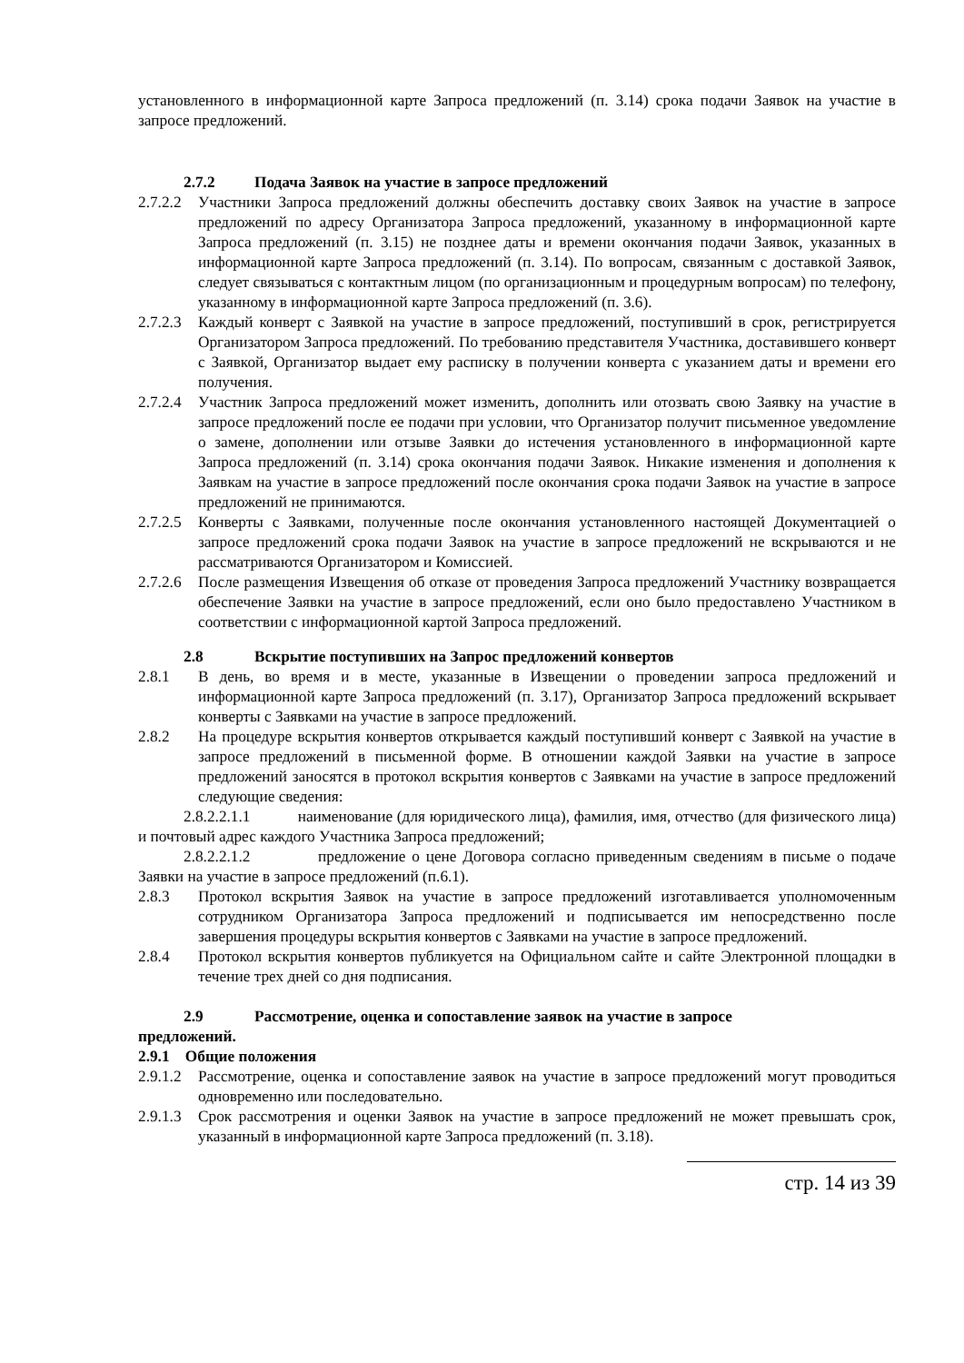установленного в информационной карте Запроса предложений (п. 3.14) срока подачи Заявок на участие в запросе предложений.
2.7.2 Подача Заявок на участие в запросе предложений
2.7.2.2
Участники Запроса предложений должны обеспечить доставку своих Заявок на участие в запросе предложений по адресу Организатора Запроса предложений, указанному в информационной карте Запроса предложений (п. 3.15) не позднее даты и времени окончания подачи Заявок, указанных в информационной карте Запроса предложений (п. 3.14). По вопросам, связанным с доставкой Заявок, следует связываться с контактным лицом (по организационным и процедурным вопросам) по телефону, указанному в информационной карте Запроса предложений (п. 3.6).
2.7.2.3
Каждый конверт с Заявкой на участие в запросе предложений, поступивший в срок, регистрируется Организатором Запроса предложений. По требованию представителя Участника, доставившего конверт с Заявкой, Организатор выдает ему расписку в получении конверта с указанием даты и времени его получения.
2.7.2.4
Участник Запроса предложений может изменить, дополнить или отозвать свою Заявку на участие в запросе предложений после ее подачи при условии, что Организатор получит письменное уведомление о замене, дополнении или отзыве Заявки до истечения установленного в информационной карте Запроса предложений (п. 3.14) срока окончания подачи Заявок. Никакие изменения и дополнения к Заявкам на участие в запросе предложений после окончания срока подачи Заявок на участие в запросе предложений не принимаются.
2.7.2.5
Конверты с Заявками, полученные после окончания установленного настоящей Документацией о запросе предложений срока подачи Заявок на участие в запросе предложений не вскрываются и не рассматриваются Организатором и Комиссией.
2.7.2.6
После размещения Извещения об отказе от проведения Запроса предложений Участнику возвращается обеспечение Заявки на участие в запросе предложений, если оно было предоставлено Участником в соответствии с информационной картой Запроса предложений.
2.8 Вскрытие поступивших на Запрос предложений конвертов
2.8.1 В день, во время и в месте, указанные в Извещении о проведении запроса предложений и информационной карте Запроса предложений (п. 3.17), Организатор Запроса предложений вскрывает конверты с Заявками на участие в запросе предложений.
2.8.2 На процедуре вскрытия конвертов открывается каждый поступивший конверт с Заявкой на участие в запросе предложений в письменной форме. В отношении каждой Заявки на участие в запросе предложений заносятся в протокол вскрытия конвертов с Заявками на участие в запросе предложений следующие сведения:
2.8.2.2.1.1 наименование (для юридического лица), фамилия, имя, отчество (для физического лица) и почтовый адрес каждого Участника Запроса предложений;
2.8.2.2.1.2 предложение о цене Договора согласно приведенным сведениям в письме о подаче Заявки на участие в запросе предложений (п.6.1).
2.8.3 Протокол вскрытия Заявок на участие в запросе предложений изготавливается уполномоченным сотрудником Организатора Запроса предложений и подписывается им непосредственно после завершения процедуры вскрытия конвертов с Заявками на участие в запросе предложений.
2.8.4 Протокол вскрытия конвертов публикуется на Официальном сайте и сайте Электронной площадки в течение трех дней со дня подписания.
2.9 Рассмотрение, оценка и сопоставление заявок на участие в запросе
предложений.
2.9.1 Общие положения
2.9.1.2
Рассмотрение, оценка и сопоставление заявок на участие в запросе предложений могут проводиться одновременно или последовательно.
2.9.1.3
Срок рассмотрения и оценки Заявок на участие в запросе предложений не может превышать срок, указанный в информационной карте Запроса предложений (п. 3.18).
стр. 14 из 39